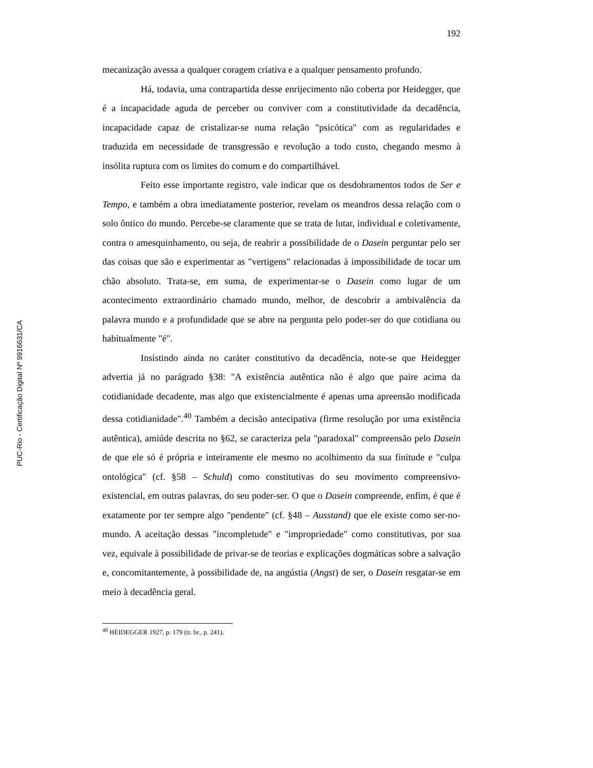PUC-Rio - Certificação Digital Nº 9916631/CA
192
mecanização avessa a qualquer coragem criativa e a qualquer pensamento profundo.
Há, todavia, uma contrapartida desse enrijecimento não coberta por Heidegger, que é a incapacidade aguda de perceber ou conviver com a constitutividade da decadência, incapacidade capaz de cristalizar-se numa relação "psicótica" com as regularidades e traduzida em necessidade de transgressão e revolução a todo custo, chegando mesmo à insólita ruptura com os limites do comum e do compartilhável.
Feito esse importante registro, vale indicar que os desdobramentos todos de Ser e Tempo, e também a obra imediatamente posterior, revelam os meandros dessa relação com o solo ôntico do mundo. Percebe-se claramente que se trata de lutar, individual e coletivamente, contra o amesquinhamento, ou seja, de reabrir a possibilidade de o Dasein perguntar pelo ser das coisas que são e experimentar as "vertigens" relacionadas à impossibilidade de tocar um chão absoluto. Trata-se, em suma, de experimentar-se o Dasein como lugar de um acontecimento extraordinário chamado mundo, melhor, de descobrir a ambivalência da palavra mundo e a profundidade que se abre na pergunta pelo poder-ser do que cotidiana ou habitualmente "é".
Insistindo ainda no caráter constitutivo da decadência, note-se que Heidegger advertia já no parágrado §38: "A existência autêntica não é algo que paire acima da cotidianidade decadente, mas algo que existencialmente é apenas uma apreensão modificada dessa cotidianidade".<sup>40</sup> Também a decisão antecipativa (firme resolução por uma existência autêntica), amiúde descrita no §62, se caracteriza pela "paradoxal" compreensão pelo Dasein de que ele só é própria e inteiramente ele mesmo no acolhimento da sua finitude e "culpa ontológica" (cf. §58 – Schuld) como constitutivas do seu movimento compreensivo-existencial, em outras palavras, do seu poder-ser. O que o Dasein compreende, enfim, é que é exatamente por ter sempre algo "pendente" (cf. §48 – Ausstand) que ele existe como ser-no-mundo. A aceitação dessas "incompletude" e "impropriedade" como constitutivas, por sua vez, equivale à possibilidade de privar-se de teorias e explicações dogmáticas sobre a salvação e, concomitantemente, à possibilidade de, na angústia (Angst) de ser, o Dasein resgatar-se em meio à decadência geral.
<sup>40</sup> HEIDEGGER 1927, p. 179 (tr. br., p. 241).